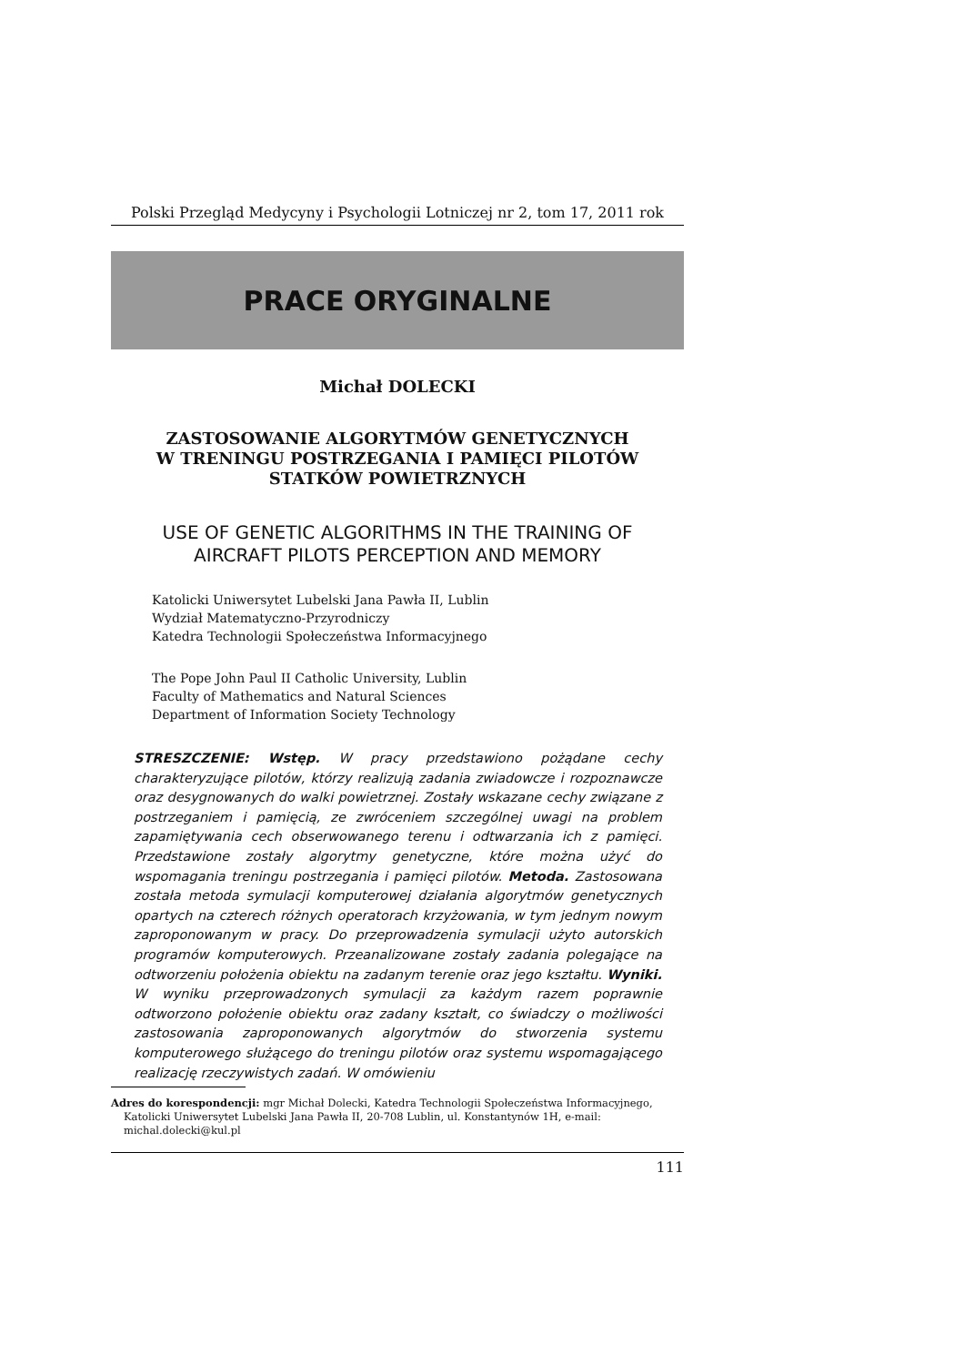Polski Przegląd Medycyny i Psychologii Lotniczej nr 2, tom 17, 2011 rok
PRACE ORYGINALNE
Michał DOLECKI
ZASTOSOWANIE ALGORYTMÓW GENETYCZNYCH
W TRENINGU POSTRZEGANIA I PAMIĘCI PILOTÓW
STATKÓW POWIETRZNYCH
USE OF GENETIC ALGORITHMS IN THE TRAINING OF
AIRCRAFT PILOTS PERCEPTION AND MEMORY
Katolicki Uniwersytet Lubelski Jana Pawła II, Lublin
Wydział Matematyczno-Przyrodniczy
Katedra Technologii Społeczeństwa Informacyjnego
The Pope John Paul II Catholic University, Lublin
Faculty of Mathematics and Natural Sciences
Department of Information Society Technology
STRESZCZENIE: Wstęp. W pracy przedstawiono pożądane cechy charakteryzujące pilotów, którzy realizują zadania zwiadowcze i rozpoznawcze oraz desygnowanych do walki powietrznej. Zostały wskazane cechy związane z postrzeganiem i pamięcią, ze zwróceniem szczególnej uwagi na problem zapamiętywania cech obserwowanego terenu i odtwarzania ich z pamięci. Przedstawione zostały algorytmy genetyczne, które można użyć do wspomagania treningu postrzegania i pamięci pilotów. Metoda. Zastosowana została metoda symulacji komputerowej działania algorytmów genetycznych opartych na czterech różnych operatorach krzyżowania, w tym jednym nowym zaproponowanym w pracy. Do przeprowadzenia symulacji użyto autorskich programów komputerowych. Przeanalizowane zostały zadania polegające na odtworzeniu położenia obiektu na zadanym terenie oraz jego kształtu. Wyniki. W wyniku przeprowadzonych symulacji za każdym razem poprawnie odtworzono położenie obiektu oraz zadany kształt, co świadczy o możliwości zastosowania zaproponowanych algorytmów do stworzenia systemu komputerowego służącego do treningu pilotów oraz systemu wspomagającego realizację rzeczywistych zadań. W omówieniu
Adres do korespondencji: mgr Michał Dolecki, Katedra Technologii Społeczeństwa Informacyjnego, Katolicki Uniwersytet Lubelski Jana Pawła II, 20-708 Lublin, ul. Konstantynów 1H, e-mail: michal.dolecki@kul.pl
111